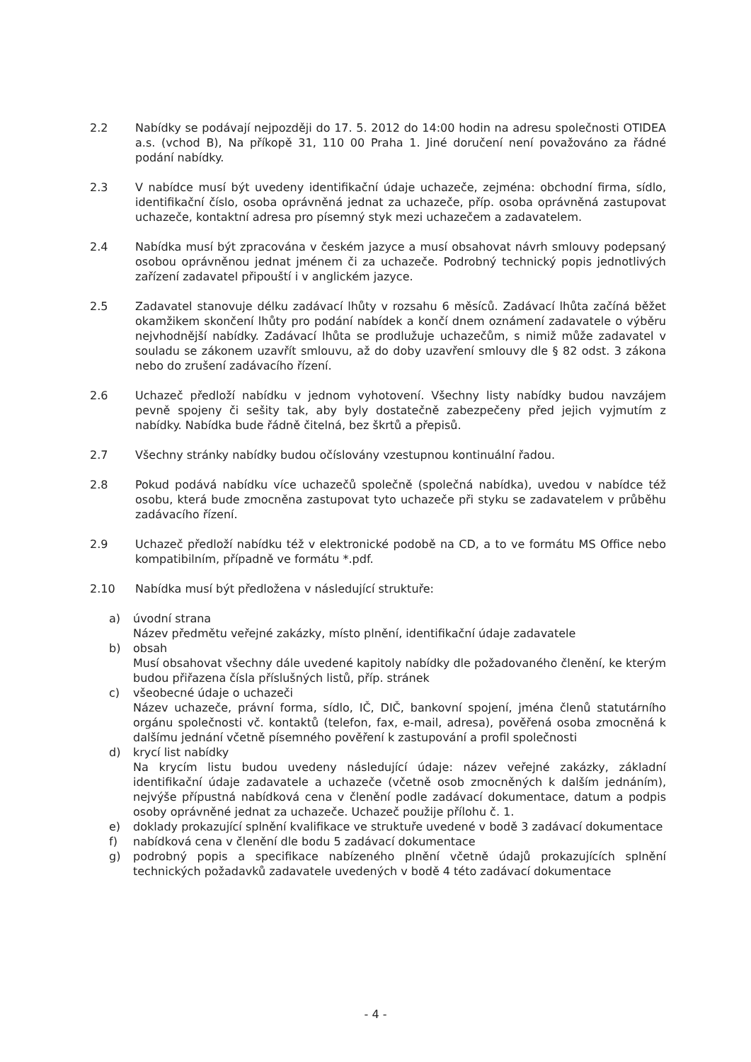2.2 Nabídky se podávají nejpozději do 17. 5. 2012 do 14:00 hodin na adresu společnosti OTIDEA a.s. (vchod B), Na příkopě 31, 110 00 Praha 1. Jiné doručení není považováno za řádné podání nabídky.
2.3 V nabídce musí být uvedeny identifikační údaje uchazeče, zejména: obchodní firma, sídlo, identifikační číslo, osoba oprávněná jednat za uchazeče, příp. osoba oprávněná zastupovat uchazeče, kontaktní adresa pro písemný styk mezi uchazečem a zadavatelem.
2.4 Nabídka musí být zpracována v českém jazyce a musí obsahovat návrh smlouvy podepsaný osobou oprávněnou jednat jménem či za uchazeče. Podrobný technický popis jednotlivých zařízení zadavatel připouští i v anglickém jazyce.
2.5 Zadavatel stanovuje délku zadávací lhůty v rozsahu 6 měsíců. Zadávací lhůta začíná běžet okamžikem skončení lhůty pro podání nabídek a končí dnem oznámení zadavatele o výběru nejvhodnější nabídky. Zadávací lhůta se prodlužuje uchazečům, s nimiž může zadavatel v souladu se zákonem uzavřít smlouvu, až do doby uzavření smlouvy dle § 82 odst. 3 zákona nebo do zrušení zadávacího řízení.
2.6 Uchazeč předloží nabídku v jednom vyhotovení. Všechny listy nabídky budou navzájem pevně spojeny či sešity tak, aby byly dostatečně zabezpečeny před jejich vyjmutím z nabídky. Nabídka bude řádně čitelná, bez škrtů a přepisů.
2.7 Všechny stránky nabídky budou očíslovány vzestupnou kontinuální řadou.
2.8 Pokud podává nabídku více uchazečů společně (společná nabídka), uvedou v nabídce též osobu, která bude zmocněna zastupovat tyto uchazeče při styku se zadavatelem v průběhu zadávacího řízení.
2.9 Uchazeč předloží nabídku též v elektronické podobě na CD, a to ve formátu MS Office nebo kompatibilním, případně ve formátu *.pdf.
2.10 Nabídka musí být předložena v následující struktuře:
a) úvodní strana
Název předmětu veřejné zakázky, místo plnění, identifikační údaje zadavatele
b) obsah
Musí obsahovat všechny dále uvedené kapitoly nabídky dle požadovaného členění, ke kterým budou přiřazena čísla příslušných listů, příp. stránek
c) všeobecné údaje o uchazeči
Název uchazeče, právní forma, sídlo, IČ, DIČ, bankovní spojení, jména členů statutárního orgánu společnosti vč. kontaktů (telefon, fax, e-mail, adresa), pověřená osoba zmocněná k dalšímu jednání včetně písemného pověření k zastupování a profil společnosti
d) krycí list nabídky
Na krycím listu budou uvedeny následující údaje: název veřejné zakázky, základní identifikační údaje zadavatele a uchazeče (včetně osob zmocněných k dalším jednáním), nejvýše přípustná nabídková cena v členění podle zadávací dokumentace, datum a podpis osoby oprávněné jednat za uchazeče. Uchazeč použije přílohu č. 1.
e) doklady prokazující splnění kvalifikace ve struktuře uvedené v bodě 3 zadávací dokumentace
f) nabídková cena v členění dle bodu 5 zadávací dokumentace
g) podrobný popis a specifikace nabízeného plnění včetně údajů prokazujících splnění technických požadavků zadavatele uvedených v bodě 4 této zadávací dokumentace
- 4 -